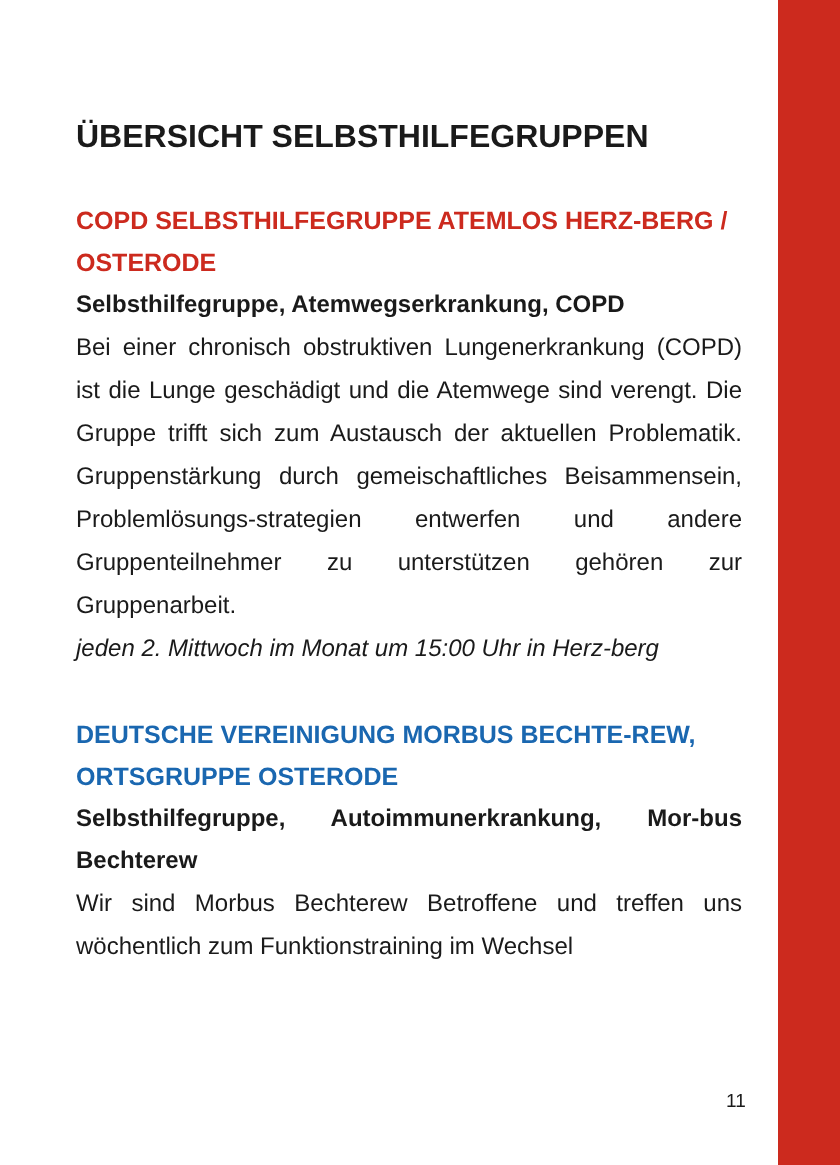ÜBERSICHT SELBSTHILFEGRUPPEN
COPD SELBSTHILFEGRUPPE ATEMLOS HERZ-BERG / OSTERODE
Selbsthilfegruppe, Atemwegserkrankung, COPD
Bei einer chronisch obstruktiven Lungenerkrankung (COPD) ist die Lunge geschädigt und die Atemwege sind verengt. Die Gruppe trifft sich zum Austausch der aktuellen Problematik. Gruppenstärkung durch gemeischaftliches Beisammensein, Problemlösungs-strategien entwerfen und andere Gruppenteilnehmer zu unterstützen gehören zur Gruppenarbeit.
jeden 2. Mittwoch im Monat um 15:00 Uhr in Herz-berg
DEUTSCHE VEREINIGUNG MORBUS BECHTE-REW, ORTSGRUPPE OSTERODE
Selbsthilfegruppe, Autoimmunerkrankung, Mor-bus Bechterew
Wir sind Morbus Bechterew Betroffene und treffen uns wöchentlich zum Funktionstraining im Wechsel
11